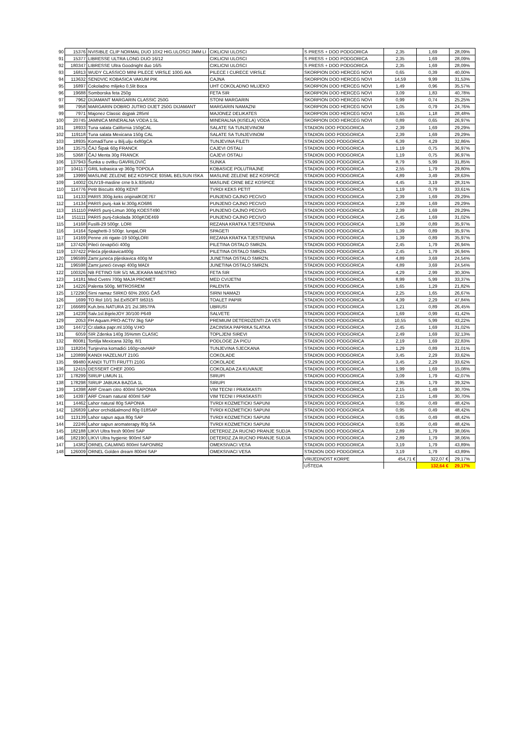| 90 | 15376 | NVISIBLE CLIP NORMAL DUO 10X2 HIG.ULOSCI 3MM LI | CIKLICNI ULOSCI | S PRESS + DOO PODGORICA | 2,35 | 1,69 | 28,09% |
| 91 | 15377 | LIBRESSE ULTRA LONG DUO 16/12 | CIKLICNI ULOSCI | S PRESS + DOO PODGORICA | 2,35 | 1,69 | 28,09% |
| 92 | 180347 | LIBRESSE Ultra Goodnight duo 16/5 | CIKLICNI ULOSCI | S PRESS + DOO PODGORICA | 2,35 | 1,69 | 28,09% |
| 93 | 16813 | WUDY CLASSICO MINI PILECE VIRSLE 100G AIA | PILECE I CURECE VIRSLE | SKORPION DOO HERCEG NOVI | 0,65 | 0,39 | 40,00% |
| 94 | 113632 | SENDVIC KOBASICA VAKUM PIK | CAJNA | SKORPION DOO HERCEG NOVI | 14,59 | 9,99 | 31,53% |
| 95 | 16897 | Cokoladno mlijeko 0,5lit Boca | UHT COKOLADNO MLIJEKO | SKORPION DOO HERCEG NOVI | 1,49 | 0,96 | 35,57% |
| 96 | 19688 | Somborska feta 250g | FETA SIR | SKORPION DOO HERCEG NOVI | 3,09 | 1,83 | 40,78% |
| 97 | 7962 | DIJAMANT MARGARIN CLASSIC 250G | STONI MARGARIN | SKORPION DOO HERCEG NOVI | 0,99 | 0,74 | 25,25% |
| 98 | 7958 | MARGARIN DOBRO JUTRO DIJET 250G DIJAMANT | MARGARIN NAMAZNI | SKORPION DOO HERCEG NOVI | 1,05 | 0,79 | 24,76% |
| 99 | 7971 | Majonez Classic dojpak 285ml | MAJONEZ DELIKATES | SKORPION DOO HERCEG NOVI | 1,65 | 1,18 | 28,48% |
| 100 | 20745 | JAMNICA MINERALNA VODA 1.5L | MINERALNA (KISELA) VODA | SKORPION DOO HERCEG NOVI | 0,89 | 0,65 | 26,97% |
| 101 | 18933 | Tuna salata California 150gCAL | SALATE SA TUNJEVINOM | STADION DOO PODGORICA | 2,39 | 1,69 | 29,29% |
| 102 | 119118 | Tuna salata Mexicana 150g CAL | SALATE SA TUNJEVINOM | STADION DOO PODGORICA | 2,39 | 1,69 | 29,29% |
| 103 | 18935 | KomadiTune u Bilj.ulju 4x80gCA | TUNJEVINA FILETI | STADION DOO PODGORICA | 6,39 | 4,29 | 32,86% |
| 104 | 13575 | ČAJ Šipak 60g FRANCK | CAJEVI OSTALI | STADION DOO PODGORICA | 1,19 | 0,75 | 36,97% |
| 105 | 53687 | ČAJ Menta 30g FRANCK | CAJEVI OSTALI | STADION DOO PODGORICA | 1,19 | 0,75 | 36,97% |
| 106 | 137943 | Šunka u ovitku GAVRILOVIĆ | SUNKA | STADION DOO PODGORICA | 8,79 | 5,99 | 31,85% |
| 107 | 104117 | GRIL kobasica vp 360g TOPOLA | KOBASICE POLUTRAJNE | STADION DOO PODGORICA | 2,55 | 1,79 | 29,80% |
| 108 | 13999 | MASLINE ZELENE BEZ KOSPICE 935ML BELSUN ISKA | MASLINE ZELENE BEZ KOSPICE | STADION DOO PODGORICA | 4,89 | 3,49 | 28,63% |
| 109 | 14002 | OLIV19-masline crne b.k.935mlU | MASLINE CRNE BEZ KOSPICE | STADION DOO PODGORICA | 4,45 | 3,19 | 28,31% |
| 110 | 114776 | Petit Biscuits 400g KENT | TVRDI KEKS PETIT | STADION DOO PODGORICA | 1,19 | 0,79 | 33,61% |
| 111 | 14133 | PARIS 300g.keks originalKOE767 | PUNJENO CAJNO PECIVO | STADION DOO PODGORICA | 2,39 | 1,69 | 29,29% |
| 112 | 14134 | PARIS punj.-kak kr.300g.KO686 | PUNJENO CAJNO PECIVO | STADION DOO PODGORICA | 2,39 | 1,69 | 29,29% |
| 113 | 151110 | PARIS punj-Limun 300g KOEST490 | PUNJENO CAJNO PECIVO | STADION DOO PODGORICA | 2,39 | 1,69 | 29,29% |
| 114 | 151111 | PARIS punj-čokolada 300gKOE469 | PUNJENO CAJNO PECIVO | STADION DOO PODGORICA | 2,45 | 1,69 | 31,02% |
| 115 | 14168 | Fusilli-29 500gr. LORI | REZANA KRATKA TJESTENINA | STADION DOO PODGORICA | 1,39 | 0,89 | 35,97% |
| 116 | 14164 | Spaghetti-3 500gr. lungaLOR | SPAGETI | STADION DOO PODGORICA | 1,39 | 0,89 | 35,97% |
| 117 | 14169 | Penne ziti rigate-19 500gLORI | REZANA KRATKA TJESTENINA | STADION DOO PODGORICA | 1,39 | 0,89 | 35,97% |
| 118 | 137426 | Pileći ćevapčići 400g | PILETINA OSTALO SMRZN. | STADION DOO PODGORICA | 2,45 | 1,79 | 26,94% |
| 119 | 137422 | Pileća pljeskavica400g | PILETINA OSTALO SMRZN. | STADION DOO PODGORICA | 2,45 | 1,79 | 26,94% |
| 120 | 196599 | Zamr.juneća pljeskavica 400g M | JUNETINA OSTALO SMRZN. | STADION DOO PODGORICA | 4,89 | 3,69 | 24,54% |
| 121 | 196598 | Zamr.juneći ćevapi 400g MADI | JUNETINA OSTALO SMRZN. | STADION DOO PODGORICA | 4,89 | 3,69 | 24,54% |
| 122 | 100326 | NB FETINO SIR 5/1 MLJEKARA MAESTRO | FETA SIR | STADION DOO PODGORICA | 4,29 | 2,99 | 30,30% |
| 123 | 14181 | Med Cvetni 700g MAJA PROMET | MED CVIJETNI | STADION DOO PODGORICA | 8,99 | 5,99 | 33,37% |
| 124 | 14226 | Palenta 500g. MITROSREM | PALENTA | STADION DOO PODGORICA | 1,65 | 1,29 | 21,82% |
| 125 | 172290 | Sirni namaz SIRKO 60% 200G ČAŠ | SIRNI NAMAZI | STADION DOO PODGORICA | 2,25 | 1,65 | 26,67% |
| 126 | 1699 | TO Rol 10/1 3sl.ExlSOFT št6315 | TOALET PAPIR | STADION DOO PODGORICA | 4,39 | 2,29 | 47,84% |
| 127 | 166689 | Kuh.bris.NATURA 2/1 2sl.3857PA | UBRUSI | STADION DOO PODGORICA | 1,21 | 0,89 | 26,45% |
| 128 | 14239 | Salv.1sl.BijeleJOY 30/100 P649 | SALVETE | STADION DOO PODGORICA | 1,69 | 0,99 | 41,42% |
| 129 | 2053 | FH Aquam.PRO-ACTIV 3kg SAP | PREMIUM DETERDZENTI ZA VES | STADION DOO PODGORICA | 10,55 | 5,99 | 43,22% |
| 130 | 14472 | Cr.slatka papr.ml.100g V.HO | ZACINSKA PAPRIKA SLATKA | STADION DOO PODGORICA | 2,45 | 1,69 | 31,02% |
| 131 | 6059 | SIR Zdenka 140g 35%mm CLASIC | TOPLJENI SIREVI | STADION DOO PODGORICA | 2,49 | 1,69 | 32,13% |
| 132 | 80081 | Tortilja Mexicana 320g. 8/1 | PODLOGE ZA PICU | STADION DOO PODGORICA | 2,19 | 1,69 | 22,83% |
| 133 | 118204 | Tunjevina komadići 160g+otvHAP | TUNJEVINA SJECKANA | STADION DOO PODGORICA | 1,29 | 0,89 | 31,01% |
| 134 | 120899 | KANDI HAZELNUT 210G | COKOLADE | STADION DOO PODGORICA | 3,45 | 2,29 | 33,62% |
| 135 | 99480 | KANDI TUTTI FRUTTI 210G | COKOLADE | STADION DOO PODGORICA | 3,45 | 2,29 | 33,62% |
| 136 | 12415 | DESSERT CHEF 200G | COKOLADA ZA KUVANJE | STADION DOO PODGORICA | 1,99 | 1,69 | 15,08% |
| 137 | 178299 | SIRUP LIMUN 1L | SIRUPI | STADION DOO PODGORICA | 3,09 | 1,79 | 42,07% |
| 138 | 178298 | SIRUP JABUKA BAZGA 1L | SIRUPI | STADION DOO PODGORICA | 2,95 | 1,79 | 39,32% |
| 139 | 14398 | ARF Cream citro 400ml SAPONIA | VIM TECNI I PRASKASTI | STADION DOO PODGORICA | 2,15 | 1,49 | 30,70% |
| 140 | 14397 | ARF Cream natural 400ml SAP | VIM TECNI I PRASKASTI | STADION DOO PODGORICA | 2,15 | 1,49 | 30,70% |
| 141 | 14462 | Lahor natural 80g SAPONIA | TVRDI KOZMETICKI SAPUNI | STADION DOO PODGORICA | 0,95 | 0,49 | 48,42% |
| 142 | 126839 | Lahor orchid&almond 80g 018SAP | TVRDI KOZMETICKI SAPUNI | STADION DOO PODGORICA | 0,95 | 0,49 | 48,42% |
| 143 | 113139 | Lahor sapun aqua 80g SAP | TVRDI KOZMETICKI SAPUNI | STADION DOO PODGORICA | 0,95 | 0,49 | 48,42% |
| 144 | 22246 | Lahor sapun aromaterapy 80g SA | TVRDI KOZMETICKI SAPUNI | STADION DOO PODGORICA | 0,95 | 0,49 | 48,42% |
| 145 | 182188 | LIKVI Ultra fresh 900ml SAP | DETERDZ.ZA RUCNO PRANJE SUDJA | STADION DOO PODGORICA | 2,89 | 1,79 | 38,06% |
| 146 | 182190 | LIKVI Ultra hygienic 900ml SAP | DETERDZ.ZA RUCNO PRANJE SUDJA | STADION DOO PODGORICA | 2,89 | 1,79 | 38,06% |
| 147 | 14382 | ORNEL CALMING 800ml SAPON862 | OMEKSIVACI VESA | STADION DOO PODGORICA | 3,19 | 1,79 | 43,89% |
| 148 | 126009 | ORNEL Golden dream 800ml SAP | OMEKSIVACI VESA | STADION DOO PODGORICA | 3,19 | 1,79 | 43,89% |
| | | | | VRIJEDNOST KORPE | 454,71 € | 322,07 € | 29,17% |
| | | | | UŠTEDA | | 132,64 € | 29,17% |